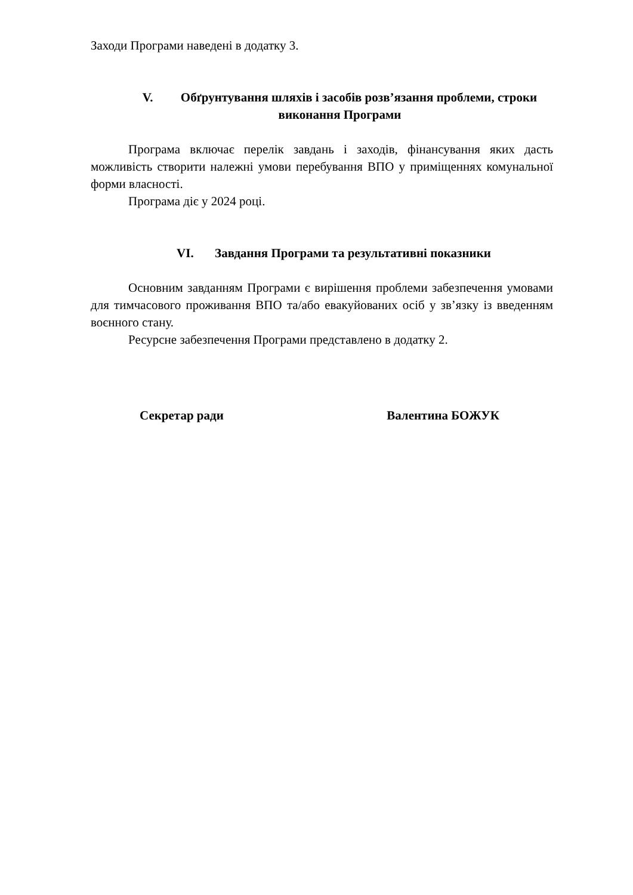Заходи Програми наведені в додатку 3.
V. Обґрунтування шляхів і засобів розв’язання проблеми, строки виконання Програми
Програма включає перелік завдань і заходів, фінансування яких дасть можливість створити належні умови перебування ВПО у приміщеннях комунальної форми власності.
Програма діє у 2024 році.
VI. Завдання Програми та результативні показники
Основним завданням Програми є вирішення проблеми забезпечення умовами для тимчасового проживання ВПО та/або евакуйованих осіб у зв’язку із введенням воєнного стану.
Ресурсне забезпечення Програми представлено в додатку 2.
Секретар ради Валентина БОЖУК